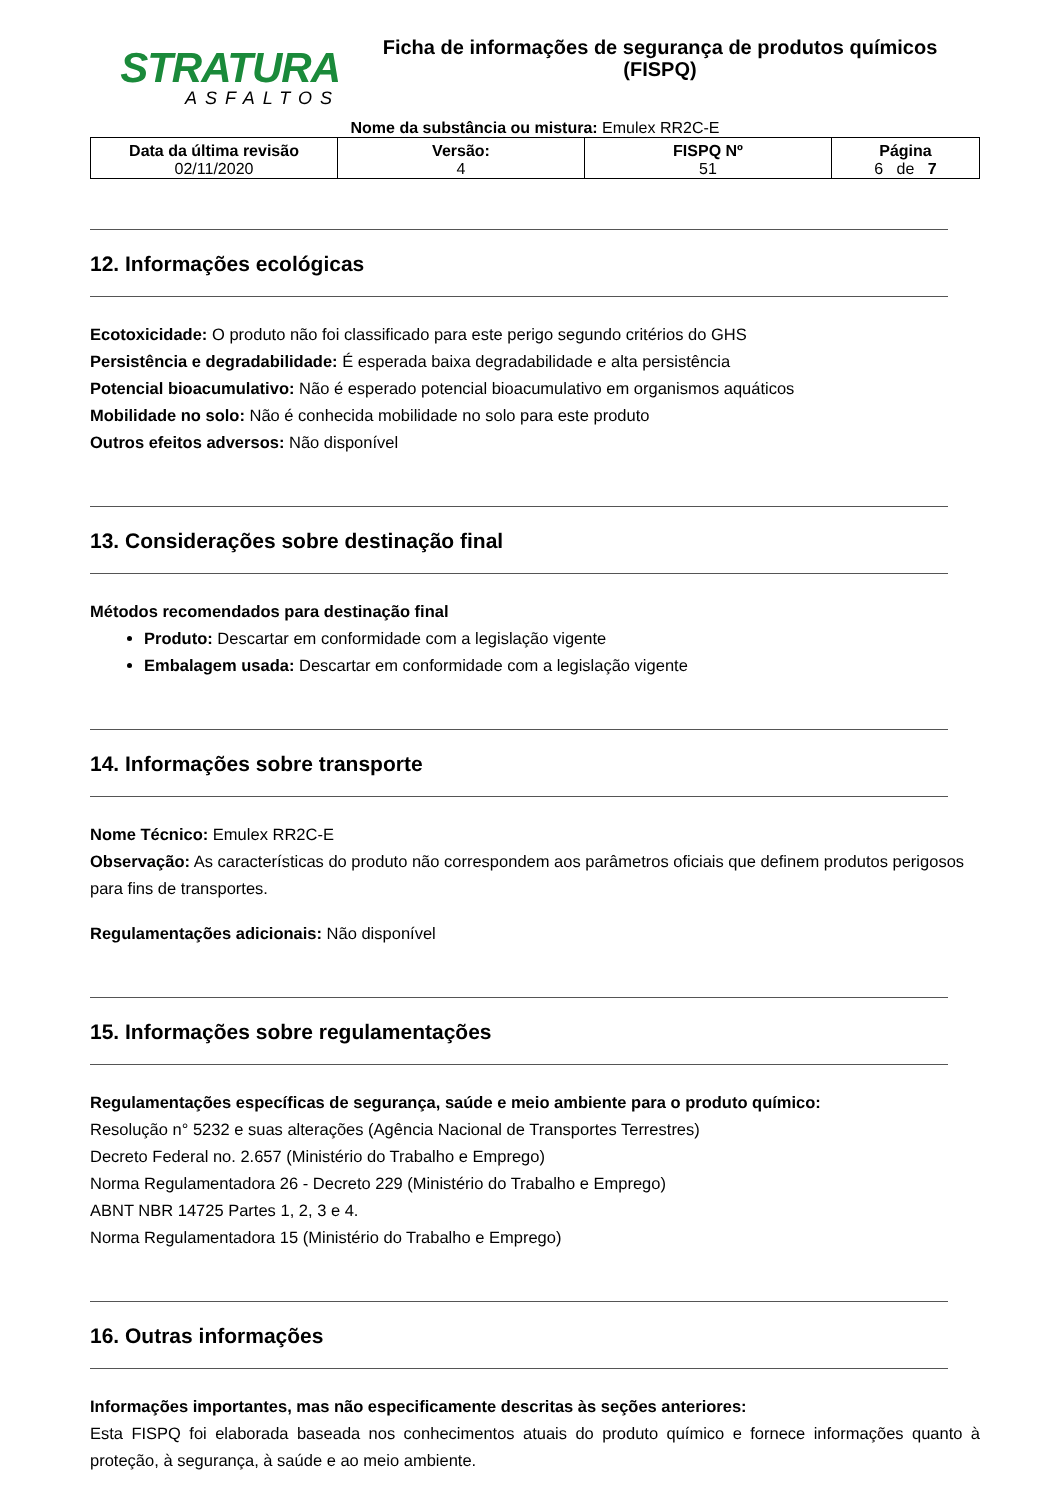STRATURA
ASFALTOS
Ficha de informações de segurança de produtos químicos
(FISPQ)
Nome da substância ou mistura: Emulex RR2C-E
| Data da última revisão 02/11/2020 | Versão: 4 | FISPQ Nº 51 | Página 6 de 7 |
12. Informações ecológicas
Ecotoxicidade: O produto não foi classificado para este perigo segundo critérios do GHS
Persistência e degradabilidade: É esperada baixa degradabilidade e alta persistência
Potencial bioacumulativo: Não é esperado potencial bioacumulativo em organismos aquáticos
Mobilidade no solo: Não é conhecida mobilidade no solo para este produto
Outros efeitos adversos: Não disponível
13. Considerações sobre destinação final
Métodos recomendados para destinação final
Produto: Descartar em conformidade com a legislação vigente
Embalagem usada: Descartar em conformidade com a legislação vigente
14. Informações sobre transporte
Nome Técnico: Emulex RR2C-E
Observação: As características do produto não correspondem aos parâmetros oficiais que definem produtos perigosos para fins de transportes.
Regulamentações adicionais: Não disponível
15. Informações sobre regulamentações
Regulamentações específicas de segurança, saúde e meio ambiente para o produto químico:
Resolução n° 5232 e suas alterações (Agência Nacional de Transportes Terrestres)
Decreto Federal no. 2.657 (Ministério do Trabalho e Emprego)
Norma Regulamentadora 26 - Decreto 229 (Ministério do Trabalho e Emprego)
ABNT NBR 14725 Partes 1, 2, 3 e 4.
Norma Regulamentadora 15 (Ministério do Trabalho e Emprego)
16. Outras informações
Informações importantes, mas não especificamente descritas às seções anteriores:
Esta FISPQ foi elaborada baseada nos conhecimentos atuais do produto químico e fornece informações quanto à proteção, à segurança, à saúde e ao meio ambiente.